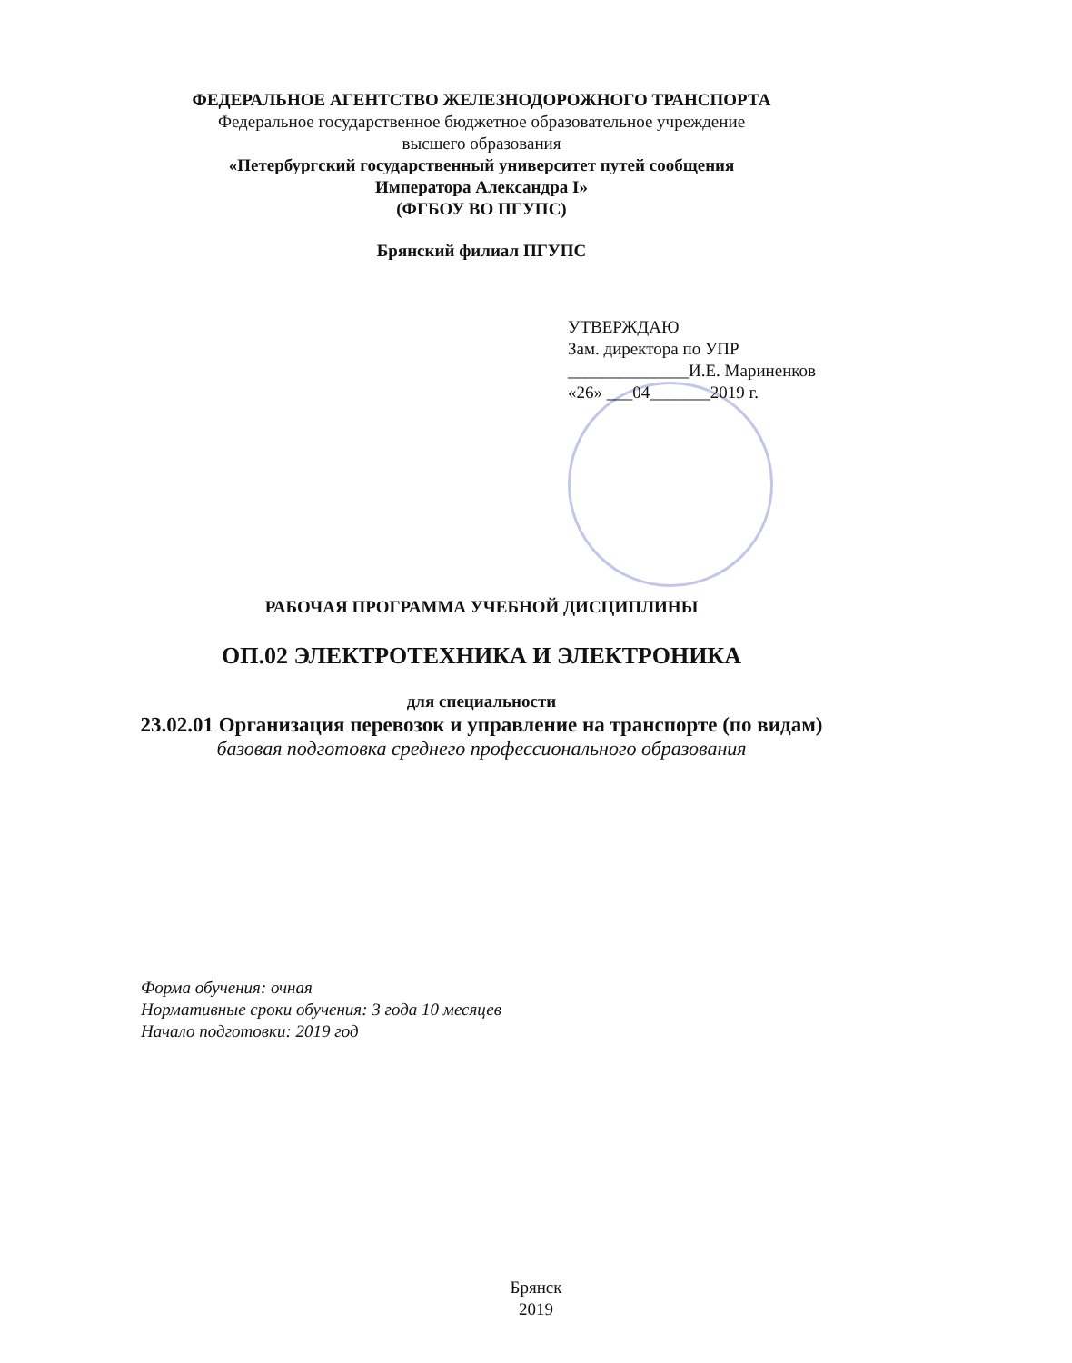ФЕДЕРАЛЬНОЕ АГЕНТСТВО ЖЕЛЕЗНОДОРОЖНОГО ТРАНСПОРТА
Федеральное государственное бюджетное образовательное учреждение
высшего образования
«Петербургский государственный университет путей сообщения
Императора Александра I»
(ФГБОУ ВО ПГУПС)
Брянский филиал ПГУПС
УТВЕРЖДАЮ
Зам. директора по УПР
______________И.Е. Мариненков
«26» ___04_______2019 г.
РАБОЧАЯ ПРОГРАММА УЧЕБНОЙ ДИСЦИПЛИНЫ
ОП.02 ЭЛЕКТРОТЕХНИКА И ЭЛЕКТРОНИКА
для специальности
23.02.01 Организация перевозок и управление на транспорте (по видам)
базовая подготовка среднего профессионального образования
Форма обучения: очная
Нормативные сроки обучения: 3 года 10 месяцев
Начало подготовки: 2019 год
Брянск
2019